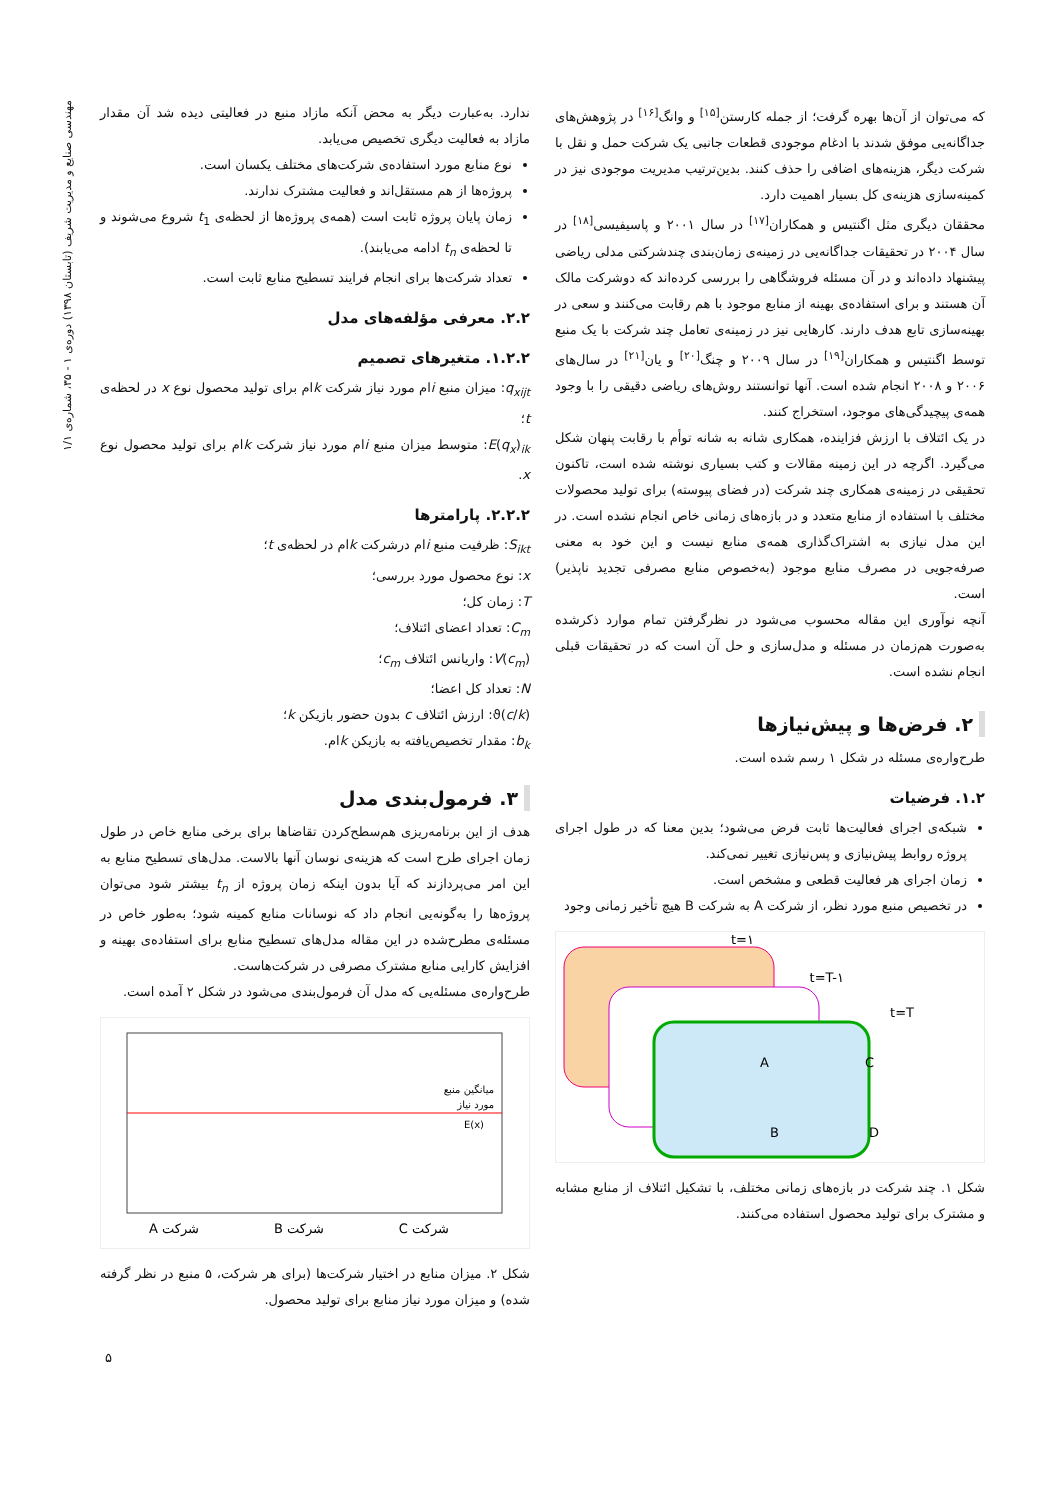که می‌توان از آن‌ها بهره گرفت؛ از جمله کارستن<sup>[۱۵]</sup> و وانگ<sup>[۱۶]</sup> در پژوهش‌های جداگانه‌یی موفق شدند با ادغام موجودی قطعات جانبی یک شرکت حمل و نقل با شرکت دیگر، هزینه‌های اضافی را حذف کنند. بدین‌ترتیب مدیریت موجودی نیز در کمینه‌سازی هزینه‌ی کل بسیار اهمیت دارد.
محققان دیگری مثل اگنتیس و همکاران<sup>[۱۷]</sup> در سال ۲۰۰۱ و پاسیفیسی<sup>[۱۸]</sup> در سال ۲۰۰۴ در تحقیقات جداگانه‌یی در زمینه‌ی زمان‌بندی چندشرکتی مدلی ریاضی پیشنهاد داده‌اند و در آن مسئله فروشگاهی را بررسی کرده‌اند که دوشرکت مالک آن هستند و برای استفاده‌ی بهینه از منابع موجود با هم رقابت می‌کنند و سعی در بهینه‌سازی تابع هدف دارند. کارهایی نیز در زمینه‌ی تعامل چند شرکت با یک منبع توسط اگنتیس و همکاران<sup>[۱۹]</sup> در سال ۲۰۰۹ و چنگ<sup>[۲۰]</sup> و یان<sup>[۲۱]</sup> در سال‌های ۲۰۰۶ و ۲۰۰۸ انجام شده است. آنها توانستند روش‌های ریاضی دقیقی را با وجود همه‌ی پیچیدگی‌های موجود، استخراج کنند.
در یک ائتلاف با ارزش فزاینده، همکاری شانه به شانه توأم با رقابت پنهان شکل می‌گیرد. اگرچه در این زمینه مقالات و کتب بسیاری نوشته شده است، تاکنون تحقیقی در زمینه‌ی همکاری چند شرکت (در فضای پیوسته) برای تولید محصولات مختلف با استفاده از منابع متعدد و در بازه‌های زمانی خاص انجام نشده است. در این مدل نیازی به اشتراک‌گذاری همه‌ی منابع نیست و این خود به معنی صرفه‌جویی در مصرف منابع موجود (به‌خصوص منابع مصرفی تجدید ناپذیر) است.
آنچه نوآوری این مقاله محسوب می‌شود در نظرگرفتن تمام موارد ذکرشده به‌صورت هم‌زمان در مسئله و مدل‌سازی و حل آن است که در تحقیقات قبلی انجام نشده است.
۲. فرض‌ها و پیش‌نیازها
طرح‌واره‌ی مسئله در شکل ۱ رسم شده است.
۱.۲. فرضیات
شبکه‌ی اجرای فعالیت‌ها ثابت فرض می‌شود؛ بدین معنا که در طول اجرای پروژه روابط پیش‌نیازی و پس‌نیازی تغییر نمی‌کند.
زمان اجرای هر فعالیت قطعی و مشخص است.
در تخصیص منبع مورد نظر، از شرکت A به شرکت B هیچ تأخیر زمانی وجود
t=۱
t=T-۱
t=T
A
C
B
D
شکل ۱. چند شرکت در بازه‌های زمانی مختلف، با تشکیل ائتلاف از منابع مشابه و مشترک برای تولید محصول استفاده می‌کنند.
ندارد. به‌عبارت دیگر به محض آنکه مازاد منبع در فعالیتی دیده شد آن مقدار مازاد به فعالیت دیگری تخصیص می‌یابد.
نوع منابع مورد استفاده‌ی شرکت‌های مختلف یکسان است.
پروژه‌ها از هم مستقل‌اند و فعالیت مشترک ندارند.
زمان پایان پروژه ثابت است (همه‌ی پروژه‌ها از لحظه‌ی t<sub>1</sub> شروع می‌شوند و تا لحظه‌ی t<sub>n</sub> ادامه می‌یابند).
تعداد شرکت‌ها برای انجام فرایند تسطیح منابع ثابت است.
۲.۲. معرفی مؤلفه‌های مدل
۱.۲.۲. متغیرهای تصمیم
q<sub>xijt</sub>: میزان منبع iام مورد نیاز شرکت kام برای تولید محصول نوع x در لحظه‌ی t؛
E(q<sub>x</sub>)<sub>ik</sub>: متوسط میزان منبع iام مورد نیاز شرکت kام برای تولید محصول نوع x.
۲.۲.۲. پارامترها
S<sub>ikt</sub>: ظرفیت منبع iام درشرکت kام در لحظه‌ی t؛
x: نوع محصول مورد بررسی؛
T: زمان کل؛
C<sub>m</sub>: تعداد اعضای ائتلاف؛
V(c<sub>m</sub>): واریانس ائتلاف c<sub>m</sub>؛
N: تعداد کل اعضا؛
ϑ(c/k): ارزش ائتلاف c بدون حضور بازیکن k؛
b<sub>k</sub>: مقدار تخصیص‌یافته به بازیکن kام.
۳. فرمول‌بندی مدل
هدف از این برنامه‌ریزی هم‌سطح‌کردن تقاضاها برای برخی منابع خاص در طول زمان اجرای طرح است که هزینه‌ی نوسان آنها بالاست. مدل‌های تسطیح منابع به این امر می‌پردازند که آیا بدون اینکه زمان پروژه از t<sub>n</sub> بیشتر شود می‌توان پروژه‌ها را به‌گونه‌یی انجام داد که نوسانات منابع کمینه شود؛ به‌طور خاص در مسئله‌ی مطرح‌شده در این مقاله مدل‌های تسطیح منابع برای استفاده‌ی بهینه و افزایش کارایی منابع مشترک مصرفی در شرکت‌هاست.
طرح‌واره‌ی مسئله‌یی که مدل آن فرمول‌بندی می‌شود در شکل ۲ آمده است.
شرکت A
شرکت B
شرکت C
میانگین منبع
مورد نیاز
E(x)
شکل ۲. میزان منابع در اختیار شرکت‌ها (برای هر شرکت، ۵ منبع در نظر گرفته شده) و میزان مورد نیاز منابع برای تولید محصول.
مهندسی صنایع و مدیریت شریف (تابستان ۱۳۹۸) دوره‌ی ۱ - ۳۵، شماره‌ی ۱/۱
۵